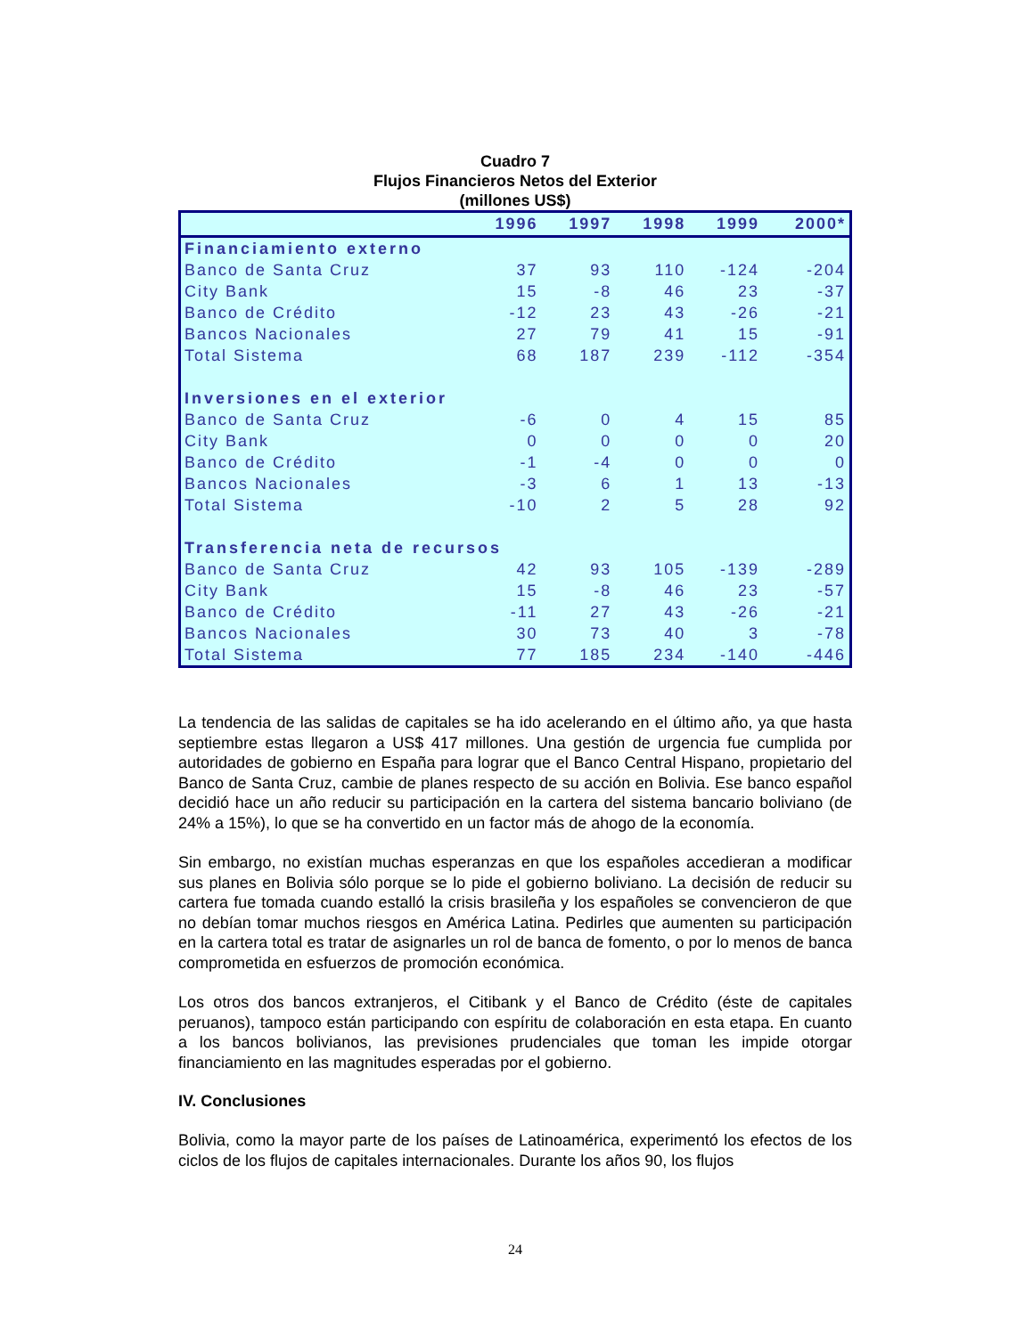Cuadro 7
Flujos Financieros Netos del Exterior
(millones US$)
| | 1996 | 1997 | 1998 | 1999 | 2000* |
| --- | --- | --- | --- | --- | --- |
| Financiamiento externo | | | | | |
| Banco de Santa Cruz | 37 | 93 | 110 | -124 | -204 |
| City Bank | 15 | -8 | 46 | 23 | -37 |
| Banco de Crédito | -12 | 23 | 43 | -26 | -21 |
| Bancos Nacionales | 27 | 79 | 41 | 15 | -91 |
| Total Sistema | 68 | 187 | 239 | -112 | -354 |
| Inversiones en el exterior | | | | | |
| Banco de Santa Cruz | -6 | 0 | 4 | 15 | 85 |
| City Bank | 0 | 0 | 0 | 0 | 20 |
| Banco de Crédito | -1 | -4 | 0 | 0 | 0 |
| Bancos Nacionales | -3 | 6 | 1 | 13 | -13 |
| Total Sistema | -10 | 2 | 5 | 28 | 92 |
| Transferencia neta de recursos | | | | | |
| Banco de Santa Cruz | 42 | 93 | 105 | -139 | -289 |
| City Bank | 15 | -8 | 46 | 23 | -57 |
| Banco de Crédito | -11 | 27 | 43 | -26 | -21 |
| Bancos Nacionales | 30 | 73 | 40 | 3 | -78 |
| Total Sistema | 77 | 185 | 234 | -140 | -446 |
La tendencia de las salidas de capitales se ha ido acelerando en el último año, ya que hasta septiembre estas llegaron a US$ 417 millones. Una gestión de urgencia fue cumplida por autoridades de gobierno en España para lograr que el Banco Central Hispano, propietario del Banco de Santa Cruz, cambie de planes respecto de su acción en Bolivia. Ese banco español decidió hace un año reducir su participación en la cartera del sistema bancario boliviano (de 24% a 15%), lo que se ha convertido en un factor más de ahogo de la economía.
Sin embargo, no existían muchas esperanzas en que los españoles accedieran a modificar sus planes en Bolivia sólo porque se lo pide el gobierno boliviano. La decisión de reducir su cartera fue tomada cuando estalló la crisis brasileña y los españoles se convencieron de que no debían tomar muchos riesgos en América Latina. Pedirles que aumenten su participación en la cartera total es tratar de asignarles un rol de banca de fomento, o por lo menos de banca comprometida en esfuerzos de promoción económica.
Los otros dos bancos extranjeros, el Citibank y el Banco de Crédito (éste de capitales peruanos), tampoco están participando con espíritu de colaboración en esta etapa. En cuanto a los bancos bolivianos, las previsiones prudenciales que toman les impide otorgar financiamiento en las magnitudes esperadas por el gobierno.
IV. Conclusiones
Bolivia, como la mayor parte de los países de Latinoamérica, experimentó los efectos de los ciclos de los flujos de capitales internacionales. Durante los años 90, los flujos
24